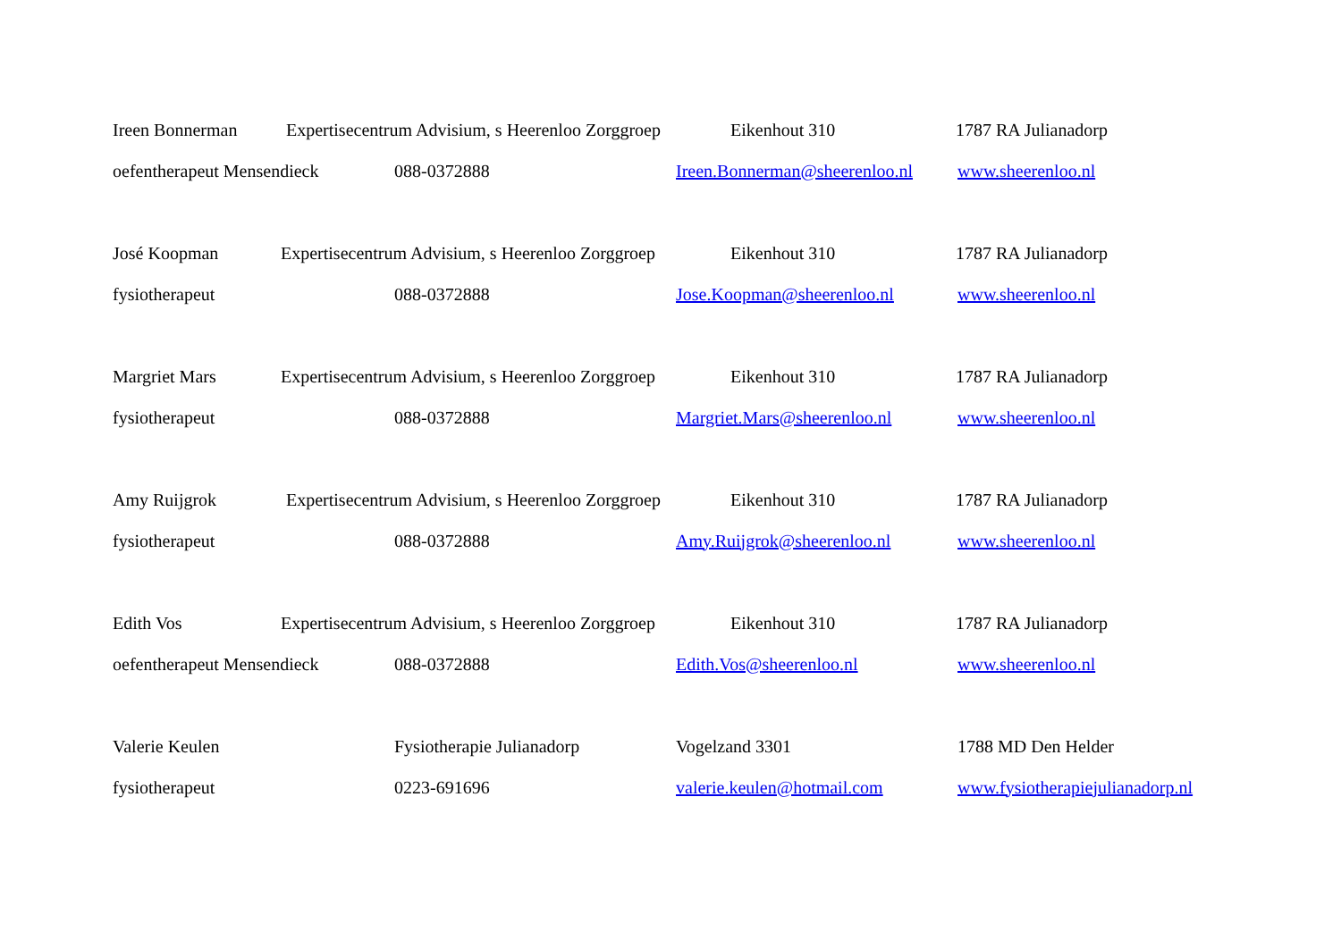Ireen Bonnerman Expertisecentrum Advisium, s Heerenloo Zorggroep Eikenhout 310 1787 RA Julianadorp
oefentherapeut Mensendieck 088-0372888 Ireen.Bonnerman@sheerenloo.nl www.sheerenloo.nl
José Koopman Expertisecentrum Advisium, s Heerenloo Zorggroep Eikenhout 310 1787 RA Julianadorp
fysiotherapeut 088-0372888 Jose.Koopman@sheerenloo.nl www.sheerenloo.nl
Margriet Mars Expertisecentrum Advisium, s Heerenloo Zorggroep Eikenhout 310 1787 RA Julianadorp
fysiotherapeut 088-0372888 Margriet.Mars@sheerenloo.nl www.sheerenloo.nl
Amy Ruijgrok Expertisecentrum Advisium, s Heerenloo Zorggroep Eikenhout 310 1787 RA Julianadorp
fysiotherapeut 088-0372888 Amy.Ruijgrok@sheerenloo.nl www.sheerenloo.nl
Edith Vos Expertisecentrum Advisium, s Heerenloo Zorggroep Eikenhout 310 1787 RA Julianadorp
oefentherapeut Mensendieck 088-0372888 Edith.Vos@sheerenloo.nl www.sheerenloo.nl
Valerie Keulen Fysiotherapie Julianadorp Vogelzand 3301 1788 MD Den Helder
fysiotherapeut 0223-691696 valerie.keulen@hotmail.com www.fysiotherapiejulianadorp.nl